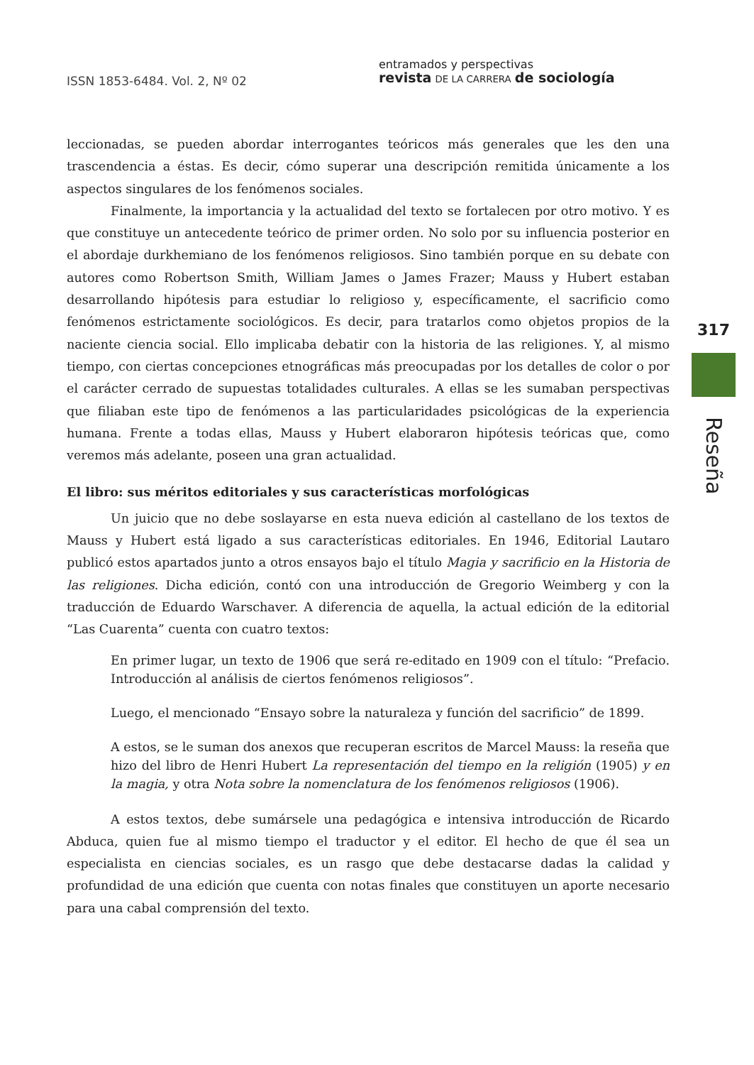ISSN 1853-6484. Vol. 2, Nº 02
entramados y perspectivas
revista DE LA CARRERA de sociología
leccionadas, se pueden abordar interrogantes teóricos más generales que les den una trascendencia a éstas. Es decir, cómo superar una descripción remitida únicamente a los aspectos singulares de los fenómenos sociales.
Finalmente, la importancia y la actualidad del texto se fortalecen por otro motivo. Y es que constituye un antecedente teórico de primer orden. No solo por su influencia posterior en el abordaje durkhemiano de los fenómenos religiosos. Sino también porque en su debate con autores como Robertson Smith, William James o James Frazer; Mauss y Hubert estaban desarrollando hipótesis para estudiar lo religioso y, específicamente, el sacrificio como fenómenos estrictamente sociológicos. Es decir, para tratarlos como objetos propios de la naciente ciencia social. Ello implicaba debatir con la historia de las religiones. Y, al mismo tiempo, con ciertas concepciones etnográficas más preocupadas por los detalles de color o por el carácter cerrado de supuestas totalidades culturales. A ellas se les sumaban perspectivas que filiaban este tipo de fenómenos a las particularidades psicológicas de la experiencia humana. Frente a todas ellas, Mauss y Hubert elaboraron hipótesis teóricas que, como veremos más adelante, poseen una gran actualidad.
El libro: sus méritos editoriales y sus características morfológicas
Un juicio que no debe soslayarse en esta nueva edición al castellano de los textos de Mauss y Hubert está ligado a sus características editoriales. En 1946, Editorial Lautaro publicó estos apartados junto a otros ensayos bajo el título Magia y sacrificio en la Historia de las religiones. Dicha edición, contó con una introducción de Gregorio Weimberg y con la traducción de Eduardo Warschaver. A diferencia de aquella, la actual edición de la editorial “Las Cuarenta” cuenta con cuatro textos:
En primer lugar, un texto de 1906 que será re-editado en 1909 con el título: “Prefacio. Introducción al análisis de ciertos fenómenos religiosos”.
Luego, el mencionado “Ensayo sobre la naturaleza y función del sacrificio” de 1899.
A estos, se le suman dos anexos que recuperan escritos de Marcel Mauss: la reseña que hizo del libro de Henri Hubert La representación del tiempo en la religión (1905) y en la magia, y otra Nota sobre la nomenclatura de los fenómenos religiosos (1906).
A estos textos, debe sumársele una pedagógica e intensiva introducción de Ricardo Abduca, quien fue al mismo tiempo el traductor y el editor. El hecho de que él sea un especialista en ciencias sociales, es un rasgo que debe destacarse dadas la calidad y profundidad de una edición que cuenta con notas finales que constituyen un aporte necesario para una cabal comprensión del texto.
317
Reseña